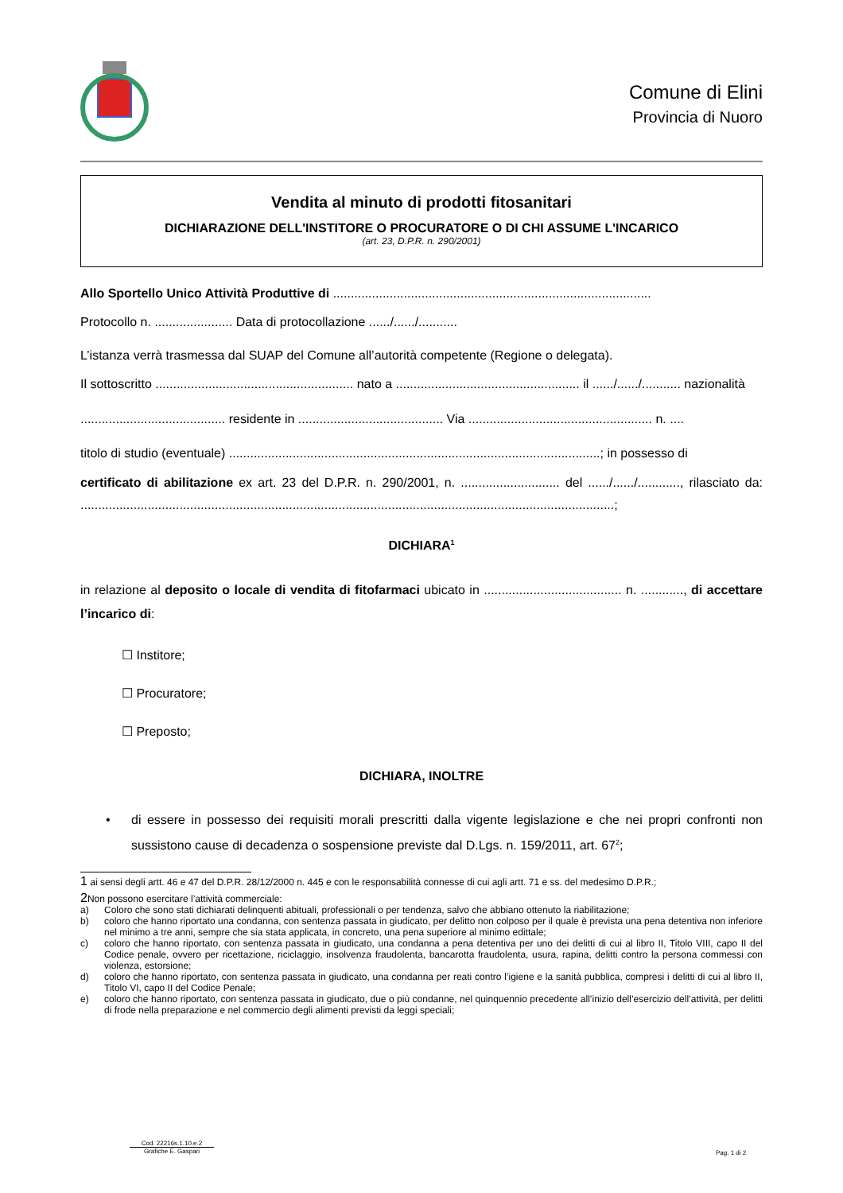Comune di Elini
Provincia di Nuoro
Vendita al minuto di prodotti fitosanitari
DICHIARAZIONE DELL'INSTITORE O PROCURATORE O DI CHI ASSUME L'INCARICO
(art. 23, D.P.R. n. 290/2001)
Allo Sportello Unico Attività Produttive di ..........................................................................................
Protocollo n. ...................... Data di protocollazione ....../....../...........
L’istanza verrà trasmessa dal SUAP del Comune all’autorità competente (Regione o delegata).
Il sottoscritto ........................................................ nato a .................................................... il ....../....../........... nazionalità
......................................... residente in ......................................... Via .................................................... n. ....
titolo di studio (eventuale) .........................................................................................................; in possesso di
certificato di abilitazione ex art. 23 del D.P.R. n. 290/2001, n. ............................ del ....../....../............, rilasciato da: .......................................................................................................................................................;
DICHIARA<sup>1</sup>
in relazione al deposito o locale di vendita di fitofarmaci ubicato in ....................................... n. ............, di accettare l’incarico di:
☐ Institore;
☐ Procuratore;
☐ Preposto;
DICHIARA, INOLTRE
• di essere in possesso dei requisiti morali prescritti dalla vigente legislazione e che nei propri confronti non sussistono cause di decadenza o sospensione previste dal D.Lgs. n. 159/2011, art. 67<sup>2</sup>;
1 ai sensi degli artt. 46 e 47 del D.P.R. 28/12/2000 n. 445 e con le responsabilità connesse di cui agli artt. 71 e ss. del medesimo D.P.R.;
2 Non possono esercitare l’attività commerciale:
a) Coloro che sono stati dichiarati delinquenti abituali, professionali o per tendenza, salvo che abbiano ottenuto la riabilitazione;
b) coloro che hanno riportato una condanna, con sentenza passata in giudicato, per delitto non colposo per il quale è prevista una pena detentiva non inferiore nel minimo a tre anni, sempre che sia stata applicata, in concreto, una pena superiore al minimo edittale;
c) coloro che hanno riportato, con sentenza passata in giudicato, una condanna a pena detentiva per uno dei delitti di cui al libro II, Titolo VIII, capo II del Codice penale, ovvero per ricettazione, riciclaggio, insolvenza fraudolenta, bancarotta fraudolenta, usura, rapina, delitti contro la persona commessi con violenza, estorsione;
d) coloro che hanno riportato, con sentenza passata in giudicato, una condanna per reati contro l’igiene e la sanità pubblica, compresi i delitti di cui al libro II, Titolo VI, capo II del Codice Penale;
e) coloro che hanno riportato, con sentenza passata in giudicato, due o più condanne, nel quinquennio precedente all’inizio dell’esercizio dell’attività, per delitti di frode nella preparazione e nel commercio degli alimenti previsti da leggi speciali;
Cod. 22216s.1.10.e.2
Grafiche E. Gaspari
Pag. 1 di 2